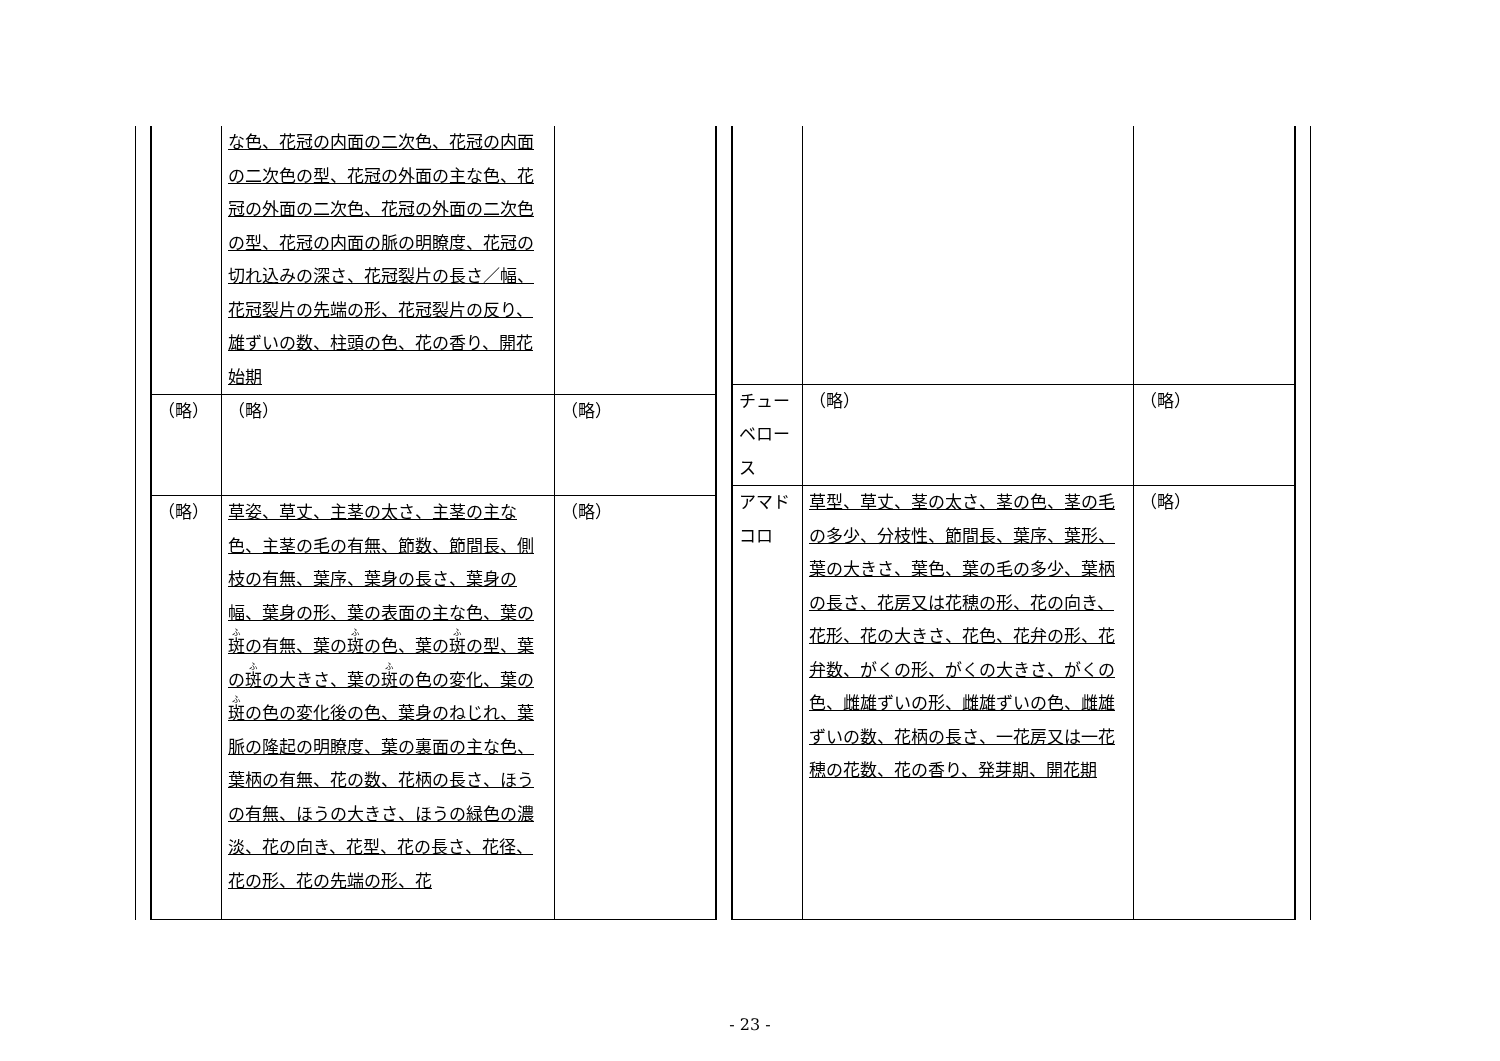| | な色、花冠の内面の二次色、花冠の内面の二次色の型、花冠の外面の主な色、花冠の外面の二次色、花冠の外面の二次色の型、花冠の内面の脈の明瞭度、花冠の切れ込みの深さ、花冠裂片の長さ／幅、花冠裂片の先端の形、花冠裂片の反り、雄ずいの数、柱頭の色、花の香り、開花始期 | |
| （略） | （略） | （略） |
| （略） | 草姿、草丈、主茎の太さ、主茎の主な色、主茎の毛の有無、節数、節間長、側枝の有無、葉序、葉身の長さ、葉身の幅、葉身の形、葉の表面の主な色、葉の 斑 の有無、葉の 斑 の色、葉の 斑 の型、葉の 斑 の大きさ、葉の 斑 の色の変化、葉の 斑 の色の変化後の色、葉身のねじれ、葉脈の隆起の明瞭度、葉の裏面の主な色、葉柄の有無、花の数、花柄の長さ、ほうの有無、ほうの大きさ、ほうの緑色の濃淡、花の向き、花型、花の長さ、花径、花の形、花の先端の形、花 | （略） |
| チューベロース | （略） | （略） |
| アマドコロ | 草型、草丈、茎の太さ、茎の色、茎の毛の多少、分枝性、節間長、葉序、葉形、葉の大きさ、葉色、葉の毛の多少、葉柄の長さ、花房又は花穂の形、花の向き、花形、花の大きさ、花色、花弁の形、花弁数、がくの形、がくの大きさ、がくの色、雌雄ずいの形、雌雄ずいの色、雌雄ずいの数、花柄の長さ、一花房又は一花穂の花数、花の香り、発芽期、開花期 | （略） |
- 23 -